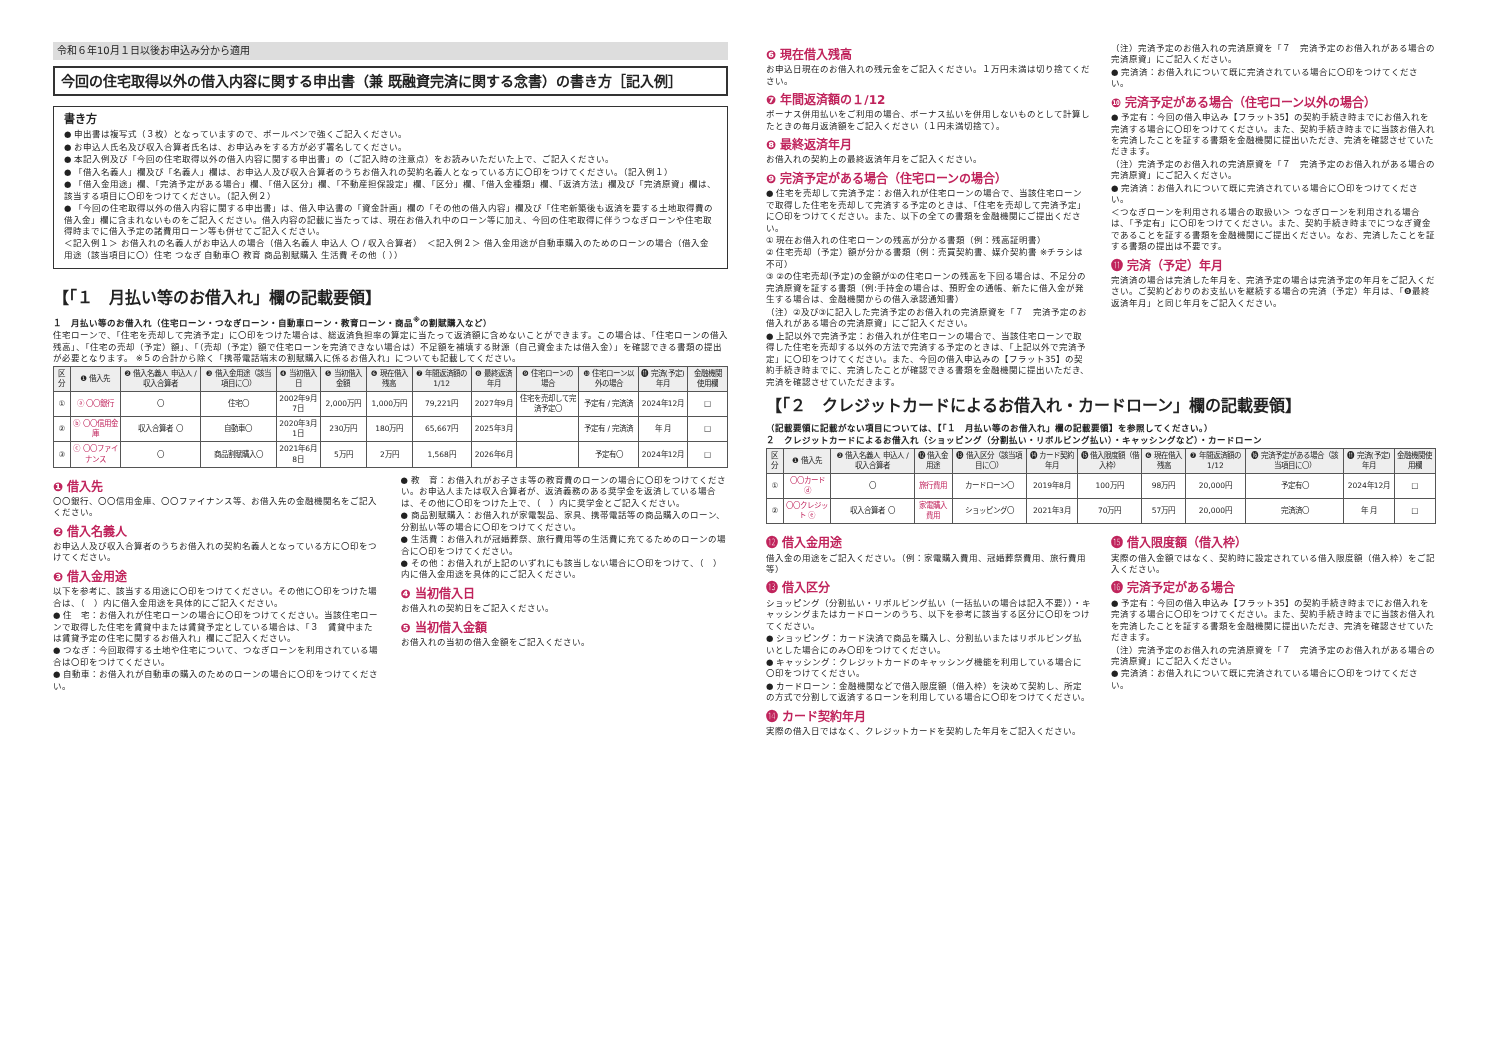令和６年10月１日以後お申込み分から適用
今回の住宅取得以外の借入内容に関する申出書（兼 既融資完済に関する念書）の書き方［記入例］
書き方
● 申出書は複写式（３枚）となっていますので、ボールペンで強くご記入ください。
● お申込人氏名及び収入合算者氏名は、お申込みをする方が必ず署名してください。
● 本記入例及び「今回の住宅取得以外の借入内容に関する申出書」の（ご記入時の注意点）をお読みいただいた上で、ご記入ください。
● 「借入名義人」欄及び「名義人」欄は、お申込人及び収入合算者のうちお借入れの契約名義人となっている方に〇印をつけてください。（記入例１）
● 「借入金用途」欄、「完済予定がある場合」欄、「借入区分」欄、「不動産担保設定」欄、「区分」欄、「借入金種類」欄、「返済方法」欄及び「完済原資」欄は、該当する項目に〇印をつけてください。（記入例２）
● 「今回の住宅取得以外の借入内容に関する申出書」は、借入申込書の「資金計画」欄の「その他の借入内容」欄及び「住宅新築後も返済を要する土地取得費の借入金」欄に含まれないものをご記入ください。借入内容の記載に当たっては、現在お借入れ中のローン等に加え、今回の住宅取得に伴うつなぎローンや住宅取得時までに借入予定の諸費用ローン等も併せてご記入ください。
＜記入例１＞ お借入れの名義人がお申込人の場合（借入名義人 申込人 〇 / 収入合算者）　＜記入例２＞ 借入金用途が自動車購入のためのローンの場合（借入金用途（該当項目に〇）住宅 つなぎ 自動車〇 教育 商品割賦購入 生活費 その他（ ））
【「１　月払い等のお借入れ」欄の記載要領】
１　月払い等のお借入れ（住宅ローン・つなぎローン・自動車ローン・教育ローン・商品<sup>※</sup>の割賦購入など）
住宅ローンで、「住宅を売却して完済予定」に〇印をつけた場合は、総返済負担率の算定に当たって返済額に含めないことができます。この場合は、「住宅ローンの借入残高」、「住宅の売却（予定）額」、「（売却（予定）額で住宅ローンを完済できない場合は）不足額を補填する財源（自己資金または借入金）」を確認できる書類の提出が必要となります。 ※５の合計から除く「携帯電話端末の割賦購入に係るお借入れ」についても記載してください。
| 区分 | ❶ 借入先 | ❷ 借入名義人 申込人 / 収入合算者 | ❸ 借入金用途（該当項目に〇） | ❹ 当初借入日 | ❺ 当初借入金額 | ❻ 現在借入残高 | ❼ 年間返済額の1/12 | ❽ 最終返済年月 | ❾ 住宅ローンの場合 | ❿ 住宅ローン以外の場合 | ⓫ 完済(予定)年月 | 金融機関使用欄 |
| --- | --- | --- | --- | --- | --- | --- | --- | --- | --- | --- | --- | --- |
| ① | ⓐ 〇〇銀行 | 〇 | 住宅〇 | 2002年9月7日 | 2,000万円 | 1,000万円 | 79,221円 | 2027年9月 | 住宅を売却して完済予定〇 | 予定有 / 完済済 | 2024年12月 | □ |
| ② | ⓑ 〇〇信用金庫 | 収入合算者 〇 | 自動車〇 | 2020年3月1日 | 230万円 | 180万円 | 65,667円 | 2025年3月 | | 予定有 / 完済済 | 年 月 | □ |
| ③ | ⓒ 〇〇ファイナンス | 〇 | 商品割賦購入〇 | 2021年6月8日 | 5万円 | 2万円 | 1,568円 | 2026年6月 | | 予定有〇 | 2024年12月 | □ |
❶ 借入先
〇〇銀行、〇〇信用金庫、〇〇ファイナンス等、お借入先の金融機関名をご記入ください。
❷ 借入名義人
お申込人及び収入合算者のうちお借入れの契約名義人となっている方に〇印をつけてください。
❸ 借入金用途
以下を参考に、該当する用途に〇印をつけてください。その他に〇印をつけた場合は、（　）内に借入金用途を具体的にご記入ください。
● 住　宅：お借入れが住宅ローンの場合に〇印をつけてください。当該住宅ローンで取得した住宅を賃貸中または賃貸予定としている場合は、「３　賃貸中または賃貸予定の住宅に関するお借入れ」欄にご記入ください。
● つなぎ：今回取得する土地や住宅について、つなぎローンを利用されている場合は〇印をつけてください。
● 自動車：お借入れが自動車の購入のためのローンの場合に〇印をつけてください。
● 教　育：お借入れがお子さま等の教育費のローンの場合に〇印をつけてください。お申込人または収入合算者が、返済義務のある奨学金を返済している場合は、その他に〇印をつけた上で、（　）内に奨学金とご記入ください。
● 商品割賦購入：お借入れが家電製品、家具、携帯電話等の商品購入のローン、分割払い等の場合に〇印をつけてください。
● 生活費：お借入れが冠婚葬祭、旅行費用等の生活費に充てるためのローンの場合に〇印をつけてください。
● その他：お借入れが上記のいずれにも該当しない場合に〇印をつけて、（　）内に借入金用途を具体的にご記入ください。
❹ 当初借入日
お借入れの契約日をご記入ください。
❺ 当初借入金額
お借入れの当初の借入金額をご記入ください。
❻ 現在借入残高
お申込日現在のお借入れの残元金をご記入ください。１万円未満は切り捨てください。
❼ 年間返済額の１/12
ボーナス併用払いをご利用の場合、ボーナス払いを併用しないものとして計算したときの毎月返済額をご記入ください（１円未満切捨て）。
❽ 最終返済年月
お借入れの契約上の最終返済年月をご記入ください。
❾ 完済予定がある場合（住宅ローンの場合）
● 住宅を売却して完済予定：お借入れが住宅ローンの場合で、当該住宅ローンで取得した住宅を売却して完済する予定のときは、「住宅を売却して完済予定」に〇印をつけてください。また、以下の全ての書類を金融機関にご提出ください。
① 現在お借入れの住宅ローンの残高が分かる書類（例：残高証明書）
② 住宅売却（予定）額が分かる書類（例：売買契約書、媒介契約書 ※チラシは不可）
③ ②の住宅売却(予定)の金額が①の住宅ローンの残高を下回る場合は、不足分の完済原資を証する書類（例:手持金の場合は、預貯金の通帳、新たに借入金が発生する場合は、金融機関からの借入承認通知書）
（注）②及び③に記入した完済予定のお借入れの完済原資を「７　完済予定のお借入れがある場合の完済原資」にご記入ください。
● 上記以外で完済予定：お借入れが住宅ローンの場合で、当該住宅ローンで取得した住宅を売却する以外の方法で完済する予定のときは、「上記以外で完済予定」に〇印をつけてください。また、今回の借入申込みの【フラット35】の契約手続き時までに、完済したことが確認できる書類を金融機関に提出いただき、完済を確認させていただきます。
（注）完済予定のお借入れの完済原資を「７　完済予定のお借入れがある場合の完済原資」にご記入ください。
● 完済済：お借入れについて既に完済されている場合に〇印をつけてください。
❿ 完済予定がある場合（住宅ローン以外の場合）
● 予定有：今回の借入申込み【フラット35】の契約手続き時までにお借入れを完済する場合に〇印をつけてください。また、契約手続き時までに当該お借入れを完済したことを証する書類を金融機関に提出いただき、完済を確認させていただきます。
（注）完済予定のお借入れの完済原資を「７　完済予定のお借入れがある場合の完済原資」にご記入ください。
● 完済済：お借入れについて既に完済されている場合に〇印をつけてください。
＜つなぎローンを利用される場合の取扱い＞ つなぎローンを利用される場合は、「予定有」に〇印をつけてください。また、契約手続き時までにつなぎ資金であることを証する書類を金融機関にご提出ください。なお、完済したことを証する書類の提出は不要です。
⓫ 完済（予定）年月
完済済の場合は完済した年月を、完済予定の場合は完済予定の年月をご記入ください。ご契約どおりのお支払いを継続する場合の完済（予定）年月は、「❽最終返済年月」と同じ年月をご記入ください。
【「２　クレジットカードによるお借入れ・カードローン」欄の記載要領】
（記載要領に記載がない項目については、【「１　月払い等のお借入れ」欄の記載要領】を参照してください。）
２　クレジットカードによるお借入れ（ショッピング（分割払い・リボルビング払い）・キャッシングなど）・カードローン
| 区分 | ❶ 借入先 | ❷ 借入名義人 申込人 / 収入合算者 | ⓬ 借入金用途 | ⓭ 借入区分（該当項目に〇） | ⓮ カード契約年月 | ⓯ 借入限度額（借入枠） | ❻ 現在借入残高 | ❼ 年間返済額の1/12 | ⓰ 完済予定がある場合（該当項目に〇） | ⓫ 完済(予定)年月 | 金融機関使用欄 |
| --- | --- | --- | --- | --- | --- | --- | --- | --- | --- | --- | --- |
| ① | 〇〇カード ⓓ | 〇 | 旅行費用 | カードローン〇 | 2019年8月 | 100万円 | 98万円 | 20,000円 | 予定有〇 | 2024年12月 | □ |
| ② | 〇〇クレジット ⓔ | 収入合算者 〇 | 家電購入費用 | ショッピング〇 | 2021年3月 | 70万円 | 57万円 | 20,000円 | 完済済〇 | 年 月 | □ |
⓬ 借入金用途
借入金の用途をご記入ください。（例：家電購入費用、冠婚葬祭費用、旅行費用等）
⓭ 借入区分
ショッピング（分割払い・リボルビング払い（一括払いの場合は記入不要））・キャッシングまたはカードローンのうち、以下を参考に該当する区分に〇印をつけてください。
● ショッピング：カード決済で商品を購入し、分割払いまたはリボルビング払いとした場合にのみ〇印をつけてください。
● キャッシング：クレジットカードのキャッシング機能を利用している場合に〇印をつけてください。
● カードローン：金融機関などで借入限度額（借入枠）を決めて契約し、所定の方式で分割して返済するローンを利用している場合に〇印をつけてください。
⓮ カード契約年月
実際の借入日ではなく、クレジットカードを契約した年月をご記入ください。
⓯ 借入限度額（借入枠）
実際の借入金額ではなく、契約時に設定されている借入限度額（借入枠）をご記入ください。
⓰ 完済予定がある場合
● 予定有：今回の借入申込み【フラット35】の契約手続き時までにお借入れを完済する場合に〇印をつけてください。また、契約手続き時までに当該お借入れを完済したことを証する書類を金融機関に提出いただき、完済を確認させていただきます。
（注）完済予定のお借入れの完済原資を「７　完済予定のお借入れがある場合の完済原資」にご記入ください。
● 完済済：お借入れについて既に完済されている場合に〇印をつけてください。